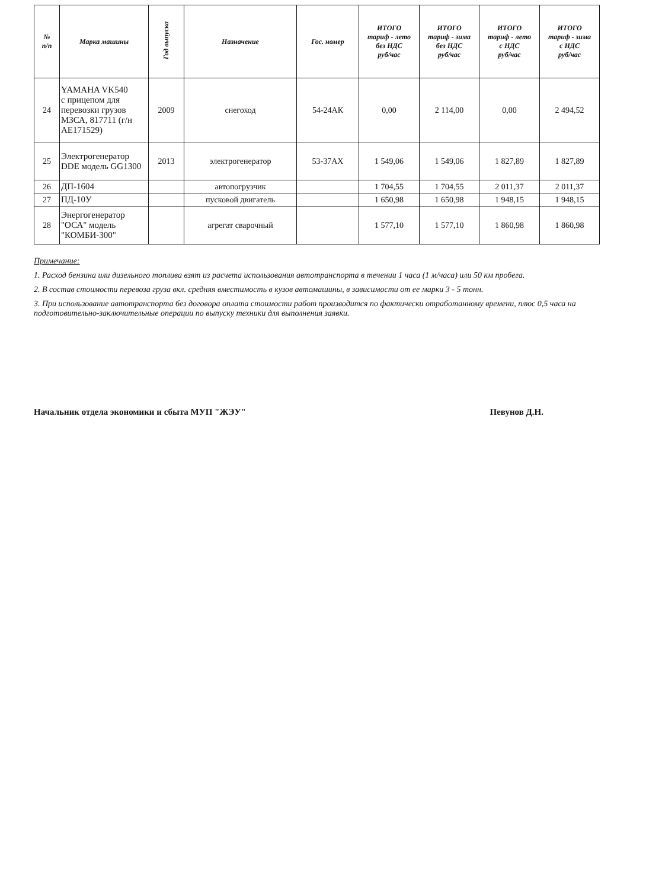| № п/п | Марка машины | Год выпуска | Назначение | Гос. номер | ИТОГО тариф - лето без НДС руб/час | ИТОГО тариф - зима без НДС руб/час | ИТОГО тариф - лето с НДС руб/час | ИТОГО тариф - зима с НДС руб/час |
| --- | --- | --- | --- | --- | --- | --- | --- | --- |
| 24 | YAMAHA VK540 с прицепом для перевозки грузов МЗСА, 817711 (г/н АЕ171529) | 2009 | снегоход | 54-24АК | 0,00 | 2 114,00 | 0,00 | 2 494,52 |
| 25 | Электрогенератор DDE модель GG1300 | 2013 | электрогенератор | 53-37АХ | 1 549,06 | 1 549,06 | 1 827,89 | 1 827,89 |
| 26 | ДП-1604 | | автопогрузчик | | 1 704,55 | 1 704,55 | 2 011,37 | 2 011,37 |
| 27 | ПД-10У | | пусковой двигатель | | 1 650,98 | 1 650,98 | 1 948,15 | 1 948,15 |
| 28 | Энергогенератор "ОСА" модель "КОМБИ-300" | | агрегат сварочный | | 1 577,10 | 1 577,10 | 1 860,98 | 1 860,98 |
Примечание:
1. Расход бензина или дизельного топлива взят из расчета использования автотранспорта в течении 1 часа (1 м/часа) или 50 км пробега.
2. В состав стоимости перевоза груза вкл. средняя вместимость в кузов автомашины, в зависимости от ее марки 3 - 5 тонн.
3. При использование автотранспорта без договора оплата стоимости работ производится по фактически отработанному времени, плюс 0,5 часа на подготовительно-заключительные операции по выпуску техники для выполнения заявки.
Начальник отдела экономики и сбыта МУП "ЖЭУ" Певунов Д.Н.